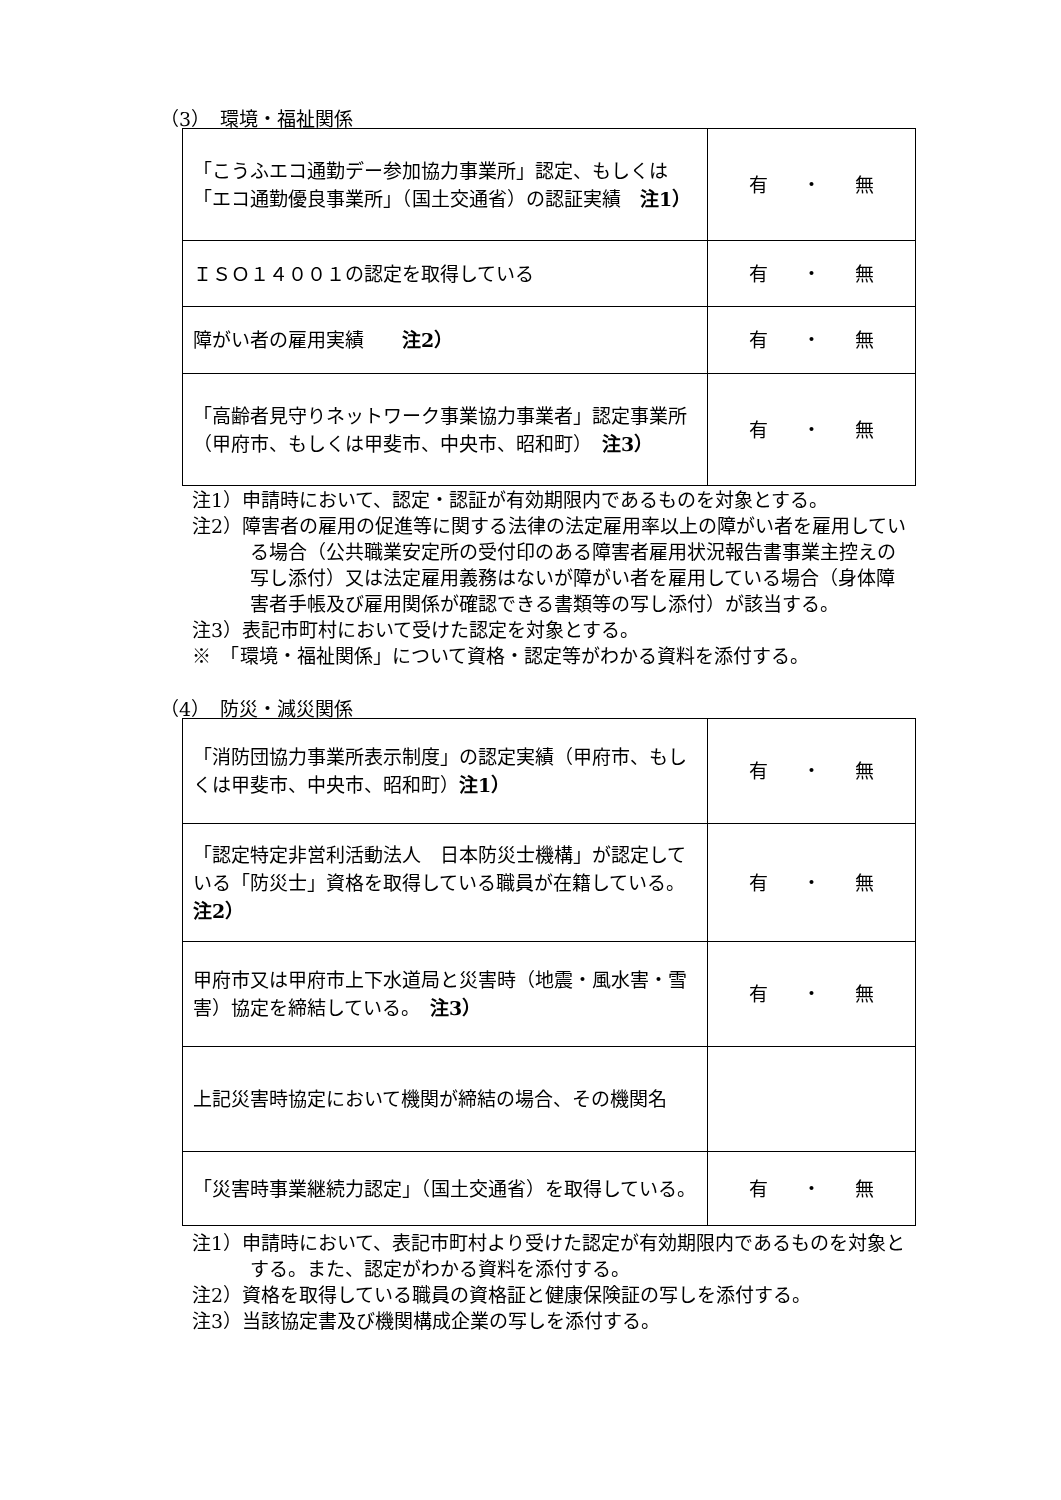（3）　環境・福祉関係
| 「こうふエコ通勤デー参加協力事業所」認定、もしくは「エコ通勤優良事業所」（国土交通省）の認証実績 注1） | 有 ・ 無 |
| ＩＳＯ１４００１の認定を取得している | 有 ・ 無 |
| 障がい者の雇用実績 注2） | 有 ・ 無 |
| 「高齢者見守りネットワーク事業協力事業者」認定事業所（甲府市、もしくは甲斐市、中央市、昭和町） 注3） | 有 ・ 無 |
注1）申請時において、認定・認証が有効期限内であるものを対象とする。
注2）障害者の雇用の促進等に関する法律の法定雇用率以上の障がい者を雇用している場合（公共職業安定所の受付印のある障害者雇用状況報告書事業主控えの写し添付）又は法定雇用義務はないが障がい者を雇用している場合（身体障害者手帳及び雇用関係が確認できる書類等の写し添付）が該当する。
注3）表記市町村において受けた認定を対象とする。
※　「環境・福祉関係」について資格・認定等がわかる資料を添付する。
（4）　防災・減災関係
| 「消防団協力事業所表示制度」の認定実績（甲府市、もしくは甲斐市、中央市、昭和町） 注1） | 有 ・ 無 |
| 「認定特定非営利活動法人 日本防災士機構」が認定している「防災士」資格を取得している職員が在籍している。 注2） | 有 ・ 無 |
| 甲府市又は甲府市上下水道局と災害時（地震・風水害・雪害）協定を締結している。 注3） | 有 ・ 無 |
| 上記災害時協定において機関が締結の場合、その機関名 | |
| 「災害時事業継続力認定」（国土交通省）を取得している。 | 有 ・ 無 |
注1）申請時において、表記市町村より受けた認定が有効期限内であるものを対象とする。また、認定がわかる資料を添付する。
注2）資格を取得している職員の資格証と健康保険証の写しを添付する。
注3）当該協定書及び機関構成企業の写しを添付する。